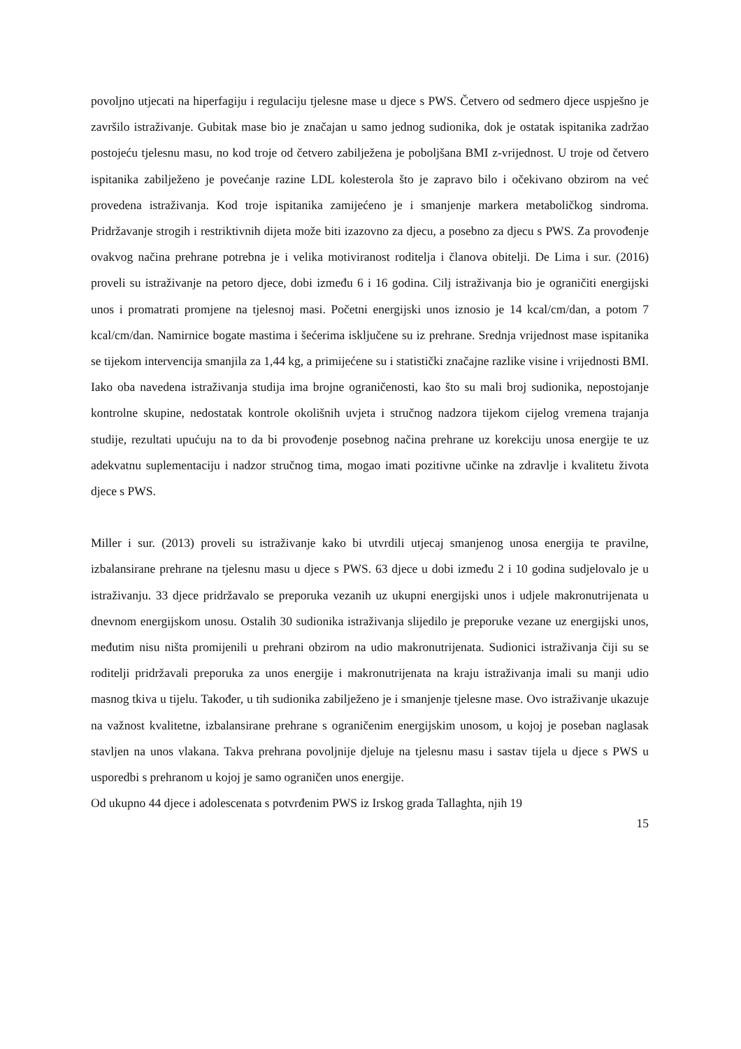povoljno utjecati na hiperfagiju i regulaciju tjelesne mase u djece s PWS. Četvero od sedmero djece uspješno je završilo istraživanje. Gubitak mase bio je značajan u samo jednog sudionika, dok je ostatak ispitanika zadržao postojeću tjelesnu masu, no kod troje od četvero zabilježena je poboljšana BMI z-vrijednost. U troje od četvero ispitanika zabilježeno je povećanje razine LDL kolesterola što je zapravo bilo i očekivano obzirom na već provedena istraživanja. Kod troje ispitanika zamijećeno je i smanjenje markera metaboličkog sindroma. Pridržavanje strogih i restriktivnih dijeta može biti izazovno za djecu, a posebno za djecu s PWS. Za provođenje ovakvog načina prehrane potrebna je i velika motiviranost roditelja i članova obitelji. De Lima i sur. (2016) proveli su istraživanje na petoro djece, dobi između 6 i 16 godina. Cilj istraživanja bio je ograničiti energijski unos i promatrati promjene na tjelesnoj masi. Početni energijski unos iznosio je 14 kcal/cm/dan, a potom 7 kcal/cm/dan. Namirnice bogate mastima i šećerima isključene su iz prehrane. Srednja vrijednost mase ispitanika se tijekom intervencija smanjila za 1,44 kg, a primijećene su i statistički značajne razlike visine i vrijednosti BMI. Iako oba navedena istraživanja studija ima brojne ograničenosti, kao što su mali broj sudionika, nepostojanje kontrolne skupine, nedostatak kontrole okolišnih uvjeta i stručnog nadzora tijekom cijelog vremena trajanja studije, rezultati upućuju na to da bi provođenje posebnog načina prehrane uz korekciju unosa energije te uz adekvatnu suplementaciju i nadzor stručnog tima, mogao imati pozitivne učinke na zdravlje i kvalitetu života djece s PWS.
Miller i sur. (2013) proveli su istraživanje kako bi utvrdili utjecaj smanjenog unosa energija te pravilne, izbalansirane prehrane na tjelesnu masu u djece s PWS. 63 djece u dobi između 2 i 10 godina sudjelovalo je u istraživanju. 33 djece pridržavalo se preporuka vezanih uz ukupni energijski unos i udjele makronutrijenata u dnevnom energijskom unosu. Ostalih 30 sudionika istraživanja slijedilo je preporuke vezane uz energijski unos, međutim nisu ništa promijenili u prehrani obzirom na udio makronutrijenata. Sudionici istraživanja čiji su se roditelji pridržavali preporuka za unos energije i makronutrijenata na kraju istraživanja imali su manji udio masnog tkiva u tijelu. Također, u tih sudionika zabilježeno je i smanjenje tjelesne mase. Ovo istraživanje ukazuje na važnost kvalitetne, izbalansirane prehrane s ograničenim energijskim unosom, u kojoj je poseban naglasak stavljen na unos vlakana. Takva prehrana povoljnije djeluje na tjelesnu masu i sastav tijela u djece s PWS u usporedbi s prehranom u kojoj je samo ograničen unos energije.
Od ukupno 44 djece i adolescenata s potvrđenim PWS iz Irskog grada Tallaghta, njih 19
15